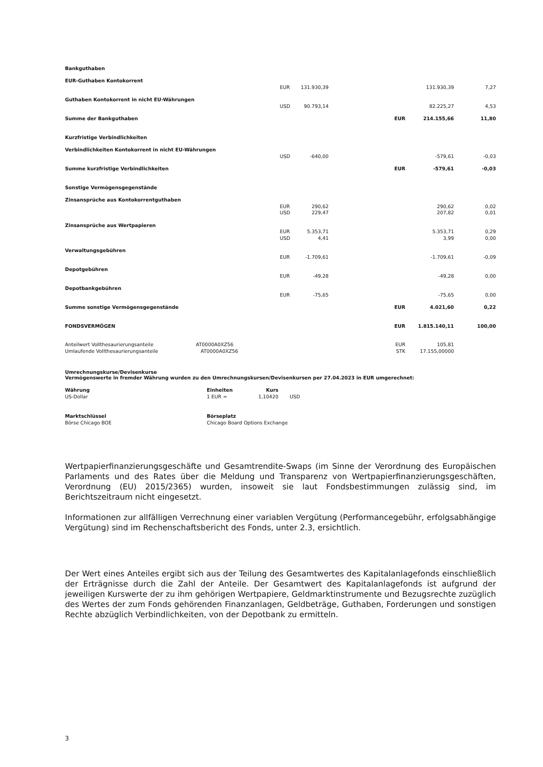| Bankguthaben | | | | | | |
| EUR-Guthaben Kontokorrent | | | | | | |
| | EUR | 131.930,39 | | | 131.930,39 | 7,27 |
| Guthaben Kontokorrent in nicht EU-Währungen | | | | | | |
| | USD | 90.793,14 | | | 82.225,27 | 4,53 |
| Summe der Bankguthaben | | | | EUR | 214.155,66 | 11,80 |
| Kurzfristige Verbindlichkeiten | | | | | | |
| Verbindlichkeiten Kontokorrent in nicht EU-Währungen | | | | | | |
| | USD | -640,00 | | | -579,61 | -0,03 |
| Summe kurzfristige Verbindlichkeiten | | | | EUR | -579,61 | -0,03 |
| Sonstige Vermögensgegenstände | | | | | | |
| Zinsansprüche aus Kontokorrentguthaben | | | | | | |
| | EUR | 290,62 | | | 290,62 | 0,02 |
| | USD | 229,47 | | | 207,82 | 0,01 |
| Zinsansprüche aus Wertpapieren | | | | | | |
| | EUR | 5.353,71 | | | 5.353,71 | 0,29 |
| | USD | 4,41 | | | 3,99 | 0,00 |
| Verwaltungsgebühren | | | | | | |
| | EUR | -1.709,61 | | | -1.709,61 | -0,09 |
| Depotgebühren | | | | | | |
| | EUR | -49,28 | | | -49,28 | 0,00 |
| Depotbankgebühren | | | | | | |
| | EUR | -75,65 | | | -75,65 | 0,00 |
| Summe sonstige Vermögensgegenstände | | | | EUR | 4.021,60 | 0,22 |
| FONDSVERMÖGEN | | | | EUR | 1.815.140,11 | 100,00 |
| Anteilwert Vollthesaurierungsanteile AT0000A0XZ56 | | | | EUR | 105,81 | |
| Umlaufende Vollthesaurierungsanteile AT0000A0XZ56 | | | | STK | 17.155,00000 | |
Umrechnungskurse/Devisenkurse
Vermögenswerte in fremder Währung wurden zu den Umrechnungskursen/Devisenkursen per 27.04.2023 in EUR umgerechnet:
| Währung | Einheiten | Kurs | |
| US-Dollar | 1 EUR = | 1,10420 | USD |
| Marktschlüssel | Börseplatz |
| Börse Chicago BOE | Chicago Board Options Exchange |
Wertpapierfinanzierungsgeschäfte und Gesamtrendite-Swaps (im Sinne der Verordnung des Europäischen Parlaments und des Rates über die Meldung und Transparenz von Wertpapierfinanzierungsgeschäften, Verordnung (EU) 2015/2365) wurden, insoweit sie laut Fondsbestimmungen zulässig sind, im Berichtszeitraum nicht eingesetzt.
Informationen zur allfälligen Verrechnung einer variablen Vergütung (Performancegebühr, erfolgsabhängige Vergütung) sind im Rechenschaftsbericht des Fonds, unter 2.3, ersichtlich.
Der Wert eines Anteiles ergibt sich aus der Teilung des Gesamtwertes des Kapitalanlagefonds einschließlich der Erträgnisse durch die Zahl der Anteile. Der Gesamtwert des Kapitalanlagefonds ist aufgrund der jeweiligen Kurswerte der zu ihm gehörigen Wertpapiere, Geldmarktinstrumente und Bezugsrechte zuzüglich des Wertes der zum Fonds gehörenden Finanzanlagen, Geldbeträge, Guthaben, Forderungen und sonstigen Rechte abzüglich Verbindlichkeiten, von der Depotbank zu ermitteln.
3